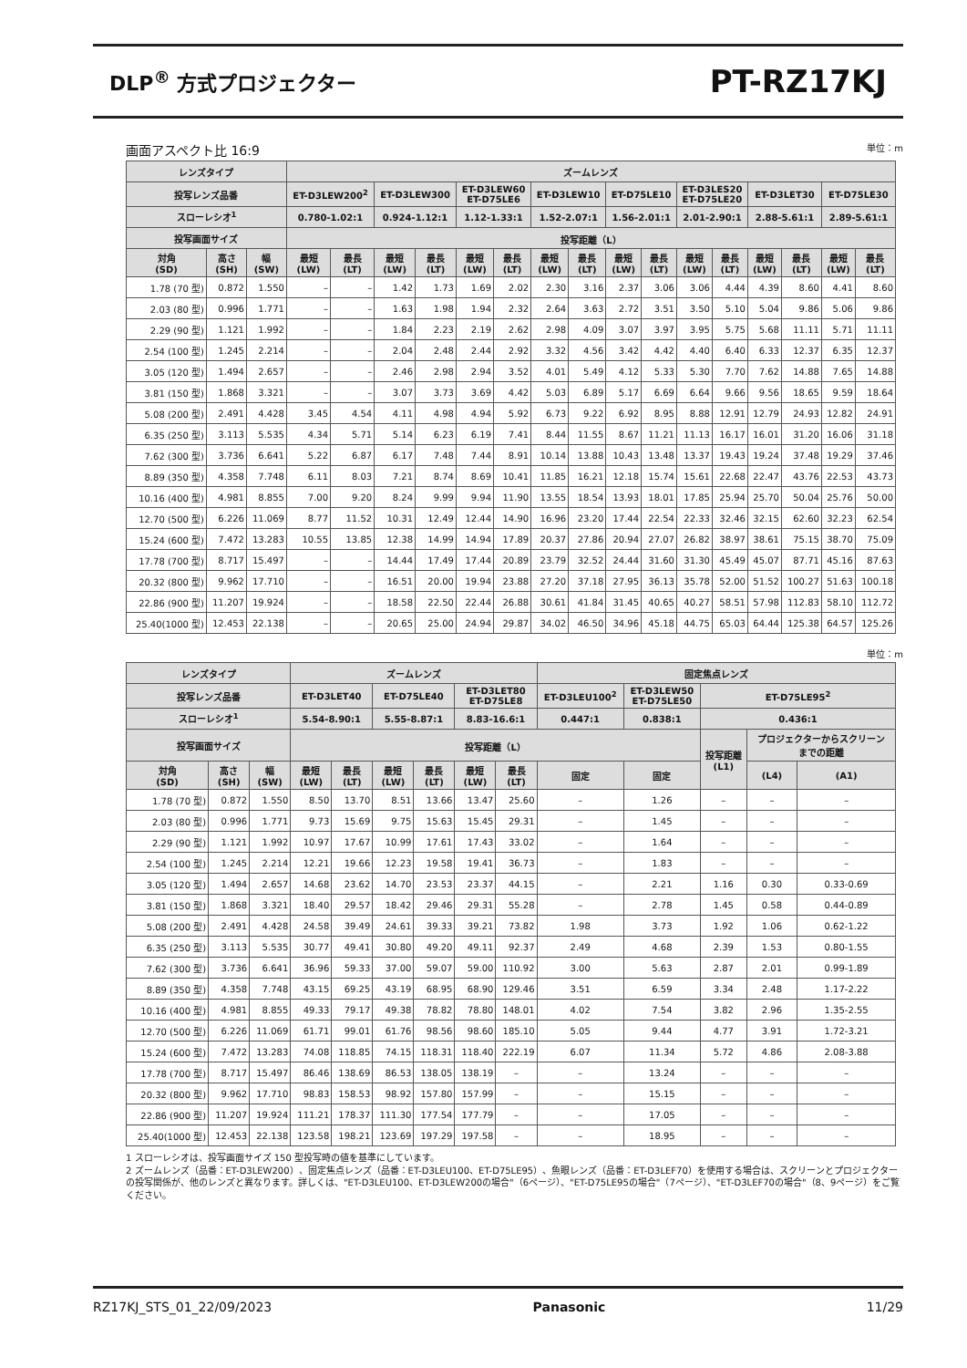DLP<sup>®</sup> 方式プロジェクター
PT-RZ17KJ
画面アスペクト比 16:9 単位：m
| レンズタイプ | | | ズームレンズ | | | | | | | | | | | | | | | |
| --- | --- | --- | --- | --- | --- | --- | --- | --- | --- | --- | --- | --- | --- | --- | --- | --- | --- | --- |
| 投写レンズ品番 | | | ET-D3LEW200<sup>2</sup> | | ET-D3LEW300 | | ET-D3LEW60 ET-D75LE6 | | ET-D3LEW10 | | ET-D75LE10 | | ET-D3LES20 ET-D75LE20 | | ET-D3LET30 | | ET-D75LE30 | |
| スローレシオ<sup>1</sup> | | | 0.780-1.02:1 | | 0.924-1.12:1 | | 1.12-1.33:1 | | 1.52-2.07:1 | | 1.56-2.01:1 | | 2.01-2.90:1 | | 2.88-5.61:1 | | 2.89-5.61:1 | |
| 投写画面サイズ | | | 投写距離（L） | | | | | | | | | | | | | | | |
| 対角 (SD) | 高さ (SH) | 幅 (SW) | 最短 (LW) | 最長 (LT) | 最短 (LW) | 最長 (LT) | 最短 (LW) | 最長 (LT) | 最短 (LW) | 最長 (LT) | 最短 (LW) | 最長 (LT) | 最短 (LW) | 最長 (LT) | 最短 (LW) | 最長 (LT) | 最短 (LW) | 最長 (LT) |
| 1.78 (70 型) | 0.872 | 1.550 | – | – | 1.42 | 1.73 | 1.69 | 2.02 | 2.30 | 3.16 | 2.37 | 3.06 | 3.06 | 4.44 | 4.39 | 8.60 | 4.41 | 8.60 |
| 2.03 (80 型) | 0.996 | 1.771 | – | – | 1.63 | 1.98 | 1.94 | 2.32 | 2.64 | 3.63 | 2.72 | 3.51 | 3.50 | 5.10 | 5.04 | 9.86 | 5.06 | 9.86 |
| 2.29 (90 型) | 1.121 | 1.992 | – | – | 1.84 | 2.23 | 2.19 | 2.62 | 2.98 | 4.09 | 3.07 | 3.97 | 3.95 | 5.75 | 5.68 | 11.11 | 5.71 | 11.11 |
| 2.54 (100 型) | 1.245 | 2.214 | – | – | 2.04 | 2.48 | 2.44 | 2.92 | 3.32 | 4.56 | 3.42 | 4.42 | 4.40 | 6.40 | 6.33 | 12.37 | 6.35 | 12.37 |
| 3.05 (120 型) | 1.494 | 2.657 | – | – | 2.46 | 2.98 | 2.94 | 3.52 | 4.01 | 5.49 | 4.12 | 5.33 | 5.30 | 7.70 | 7.62 | 14.88 | 7.65 | 14.88 |
| 3.81 (150 型) | 1.868 | 3.321 | – | – | 3.07 | 3.73 | 3.69 | 4.42 | 5.03 | 6.89 | 5.17 | 6.69 | 6.64 | 9.66 | 9.56 | 18.65 | 9.59 | 18.64 |
| 5.08 (200 型) | 2.491 | 4.428 | 3.45 | 4.54 | 4.11 | 4.98 | 4.94 | 5.92 | 6.73 | 9.22 | 6.92 | 8.95 | 8.88 | 12.91 | 12.79 | 24.93 | 12.82 | 24.91 |
| 6.35 (250 型) | 3.113 | 5.535 | 4.34 | 5.71 | 5.14 | 6.23 | 6.19 | 7.41 | 8.44 | 11.55 | 8.67 | 11.21 | 11.13 | 16.17 | 16.01 | 31.20 | 16.06 | 31.18 |
| 7.62 (300 型) | 3.736 | 6.641 | 5.22 | 6.87 | 6.17 | 7.48 | 7.44 | 8.91 | 10.14 | 13.88 | 10.43 | 13.48 | 13.37 | 19.43 | 19.24 | 37.48 | 19.29 | 37.46 |
| 8.89 (350 型) | 4.358 | 7.748 | 6.11 | 8.03 | 7.21 | 8.74 | 8.69 | 10.41 | 11.85 | 16.21 | 12.18 | 15.74 | 15.61 | 22.68 | 22.47 | 43.76 | 22.53 | 43.73 |
| 10.16 (400 型) | 4.981 | 8.855 | 7.00 | 9.20 | 8.24 | 9.99 | 9.94 | 11.90 | 13.55 | 18.54 | 13.93 | 18.01 | 17.85 | 25.94 | 25.70 | 50.04 | 25.76 | 50.00 |
| 12.70 (500 型) | 6.226 | 11.069 | 8.77 | 11.52 | 10.31 | 12.49 | 12.44 | 14.90 | 16.96 | 23.20 | 17.44 | 22.54 | 22.33 | 32.46 | 32.15 | 62.60 | 32.23 | 62.54 |
| 15.24 (600 型) | 7.472 | 13.283 | 10.55 | 13.85 | 12.38 | 14.99 | 14.94 | 17.89 | 20.37 | 27.86 | 20.94 | 27.07 | 26.82 | 38.97 | 38.61 | 75.15 | 38.70 | 75.09 |
| 17.78 (700 型) | 8.717 | 15.497 | – | – | 14.44 | 17.49 | 17.44 | 20.89 | 23.79 | 32.52 | 24.44 | 31.60 | 31.30 | 45.49 | 45.07 | 87.71 | 45.16 | 87.63 |
| 20.32 (800 型) | 9.962 | 17.710 | – | – | 16.51 | 20.00 | 19.94 | 23.88 | 27.20 | 37.18 | 27.95 | 36.13 | 35.78 | 52.00 | 51.52 | 100.27 | 51.63 | 100.18 |
| 22.86 (900 型) | 11.207 | 19.924 | – | – | 18.58 | 22.50 | 22.44 | 26.88 | 30.61 | 41.84 | 31.45 | 40.65 | 40.27 | 58.51 | 57.98 | 112.83 | 58.10 | 112.72 |
| 25.40(1000 型) | 12.453 | 22.138 | – | – | 20.65 | 25.00 | 24.94 | 29.87 | 34.02 | 46.50 | 34.96 | 45.18 | 44.75 | 65.03 | 64.44 | 125.38 | 64.57 | 125.26 |
単位：m
| レンズタイプ | | | ズームレンズ | | | | | | 固定焦点レンズ | | | | |
| --- | --- | --- | --- | --- | --- | --- | --- | --- | --- | --- | --- | --- | --- |
| 投写レンズ品番 | | | ET-D3LET40 | | ET-D75LE40 | | ET-D3LET80 ET-D75LE8 | | ET-D3LEU100<sup>2</sup> | ET-D3LEW50 ET-D75LE50 | ET-D75LE95<sup>2</sup> | | |
| スローレシオ<sup>1</sup> | | | 5.54-8.90:1 | | 5.55-8.87:1 | | 8.83-16.6:1 | | 0.447:1 | 0.838:1 | 0.436:1 | | |
| 投写画面サイズ | | | 投写距離（L） | | | | | | | | 投写距離 (L1) | プロジェクターからスクリーン までの距離 | |
| 対角 (SD) | 高さ (SH) | 幅 (SW) | 最短 (LW) | 最長 (LT) | 最短 (LW) | 最長 (LT) | 最短 (LW) | 最長 (LT) | 固定 | 固定 | | (L4) | (A1) |
| 1.78 (70 型) | 0.872 | 1.550 | 8.50 | 13.70 | 8.51 | 13.66 | 13.47 | 25.60 | – | 1.26 | – | – | – |
| 2.03 (80 型) | 0.996 | 1.771 | 9.73 | 15.69 | 9.75 | 15.63 | 15.45 | 29.31 | – | 1.45 | – | – | – |
| 2.29 (90 型) | 1.121 | 1.992 | 10.97 | 17.67 | 10.99 | 17.61 | 17.43 | 33.02 | – | 1.64 | – | – | – |
| 2.54 (100 型) | 1.245 | 2.214 | 12.21 | 19.66 | 12.23 | 19.58 | 19.41 | 36.73 | – | 1.83 | – | – | – |
| 3.05 (120 型) | 1.494 | 2.657 | 14.68 | 23.62 | 14.70 | 23.53 | 23.37 | 44.15 | – | 2.21 | 1.16 | 0.30 | 0.33-0.69 |
| 3.81 (150 型) | 1.868 | 3.321 | 18.40 | 29.57 | 18.42 | 29.46 | 29.31 | 55.28 | – | 2.78 | 1.45 | 0.58 | 0.44-0.89 |
| 5.08 (200 型) | 2.491 | 4.428 | 24.58 | 39.49 | 24.61 | 39.33 | 39.21 | 73.82 | 1.98 | 3.73 | 1.92 | 1.06 | 0.62-1.22 |
| 6.35 (250 型) | 3.113 | 5.535 | 30.77 | 49.41 | 30.80 | 49.20 | 49.11 | 92.37 | 2.49 | 4.68 | 2.39 | 1.53 | 0.80-1.55 |
| 7.62 (300 型) | 3.736 | 6.641 | 36.96 | 59.33 | 37.00 | 59.07 | 59.00 | 110.92 | 3.00 | 5.63 | 2.87 | 2.01 | 0.99-1.89 |
| 8.89 (350 型) | 4.358 | 7.748 | 43.15 | 69.25 | 43.19 | 68.95 | 68.90 | 129.46 | 3.51 | 6.59 | 3.34 | 2.48 | 1.17-2.22 |
| 10.16 (400 型) | 4.981 | 8.855 | 49.33 | 79.17 | 49.38 | 78.82 | 78.80 | 148.01 | 4.02 | 7.54 | 3.82 | 2.96 | 1.35-2.55 |
| 12.70 (500 型) | 6.226 | 11.069 | 61.71 | 99.01 | 61.76 | 98.56 | 98.60 | 185.10 | 5.05 | 9.44 | 4.77 | 3.91 | 1.72-3.21 |
| 15.24 (600 型) | 7.472 | 13.283 | 74.08 | 118.85 | 74.15 | 118.31 | 118.40 | 222.19 | 6.07 | 11.34 | 5.72 | 4.86 | 2.08-3.88 |
| 17.78 (700 型) | 8.717 | 15.497 | 86.46 | 138.69 | 86.53 | 138.05 | 138.19 | – | – | 13.24 | – | – | – |
| 20.32 (800 型) | 9.962 | 17.710 | 98.83 | 158.53 | 98.92 | 157.80 | 157.99 | – | – | 15.15 | – | – | – |
| 22.86 (900 型) | 11.207 | 19.924 | 111.21 | 178.37 | 111.30 | 177.54 | 177.79 | – | – | 17.05 | – | – | – |
| 25.40(1000 型) | 12.453 | 22.138 | 123.58 | 198.21 | 123.69 | 197.29 | 197.58 | – | – | 18.95 | – | – | – |
1 スローレシオは、投写画面サイズ 150 型投写時の値を基準にしています。
2 ズームレンズ（品番：ET-D3LEW200）、固定焦点レンズ（品番：ET-D3LEU100、ET-D75LE95）、魚眼レンズ（品番：ET-D3LEF70）を使用する場合は、スクリーンとプロジェクターの投写関係が、他のレンズと異なります。詳しくは、"ET-D3LEU100、ET-D3LEW200の場合"（6ページ）、"ET-D75LE95の場合"（7ページ）、"ET-D3LEF70の場合"（8、9ページ）をご覧ください。
RZ17KJ_STS_01_22/09/2023 Panasonic 11/29